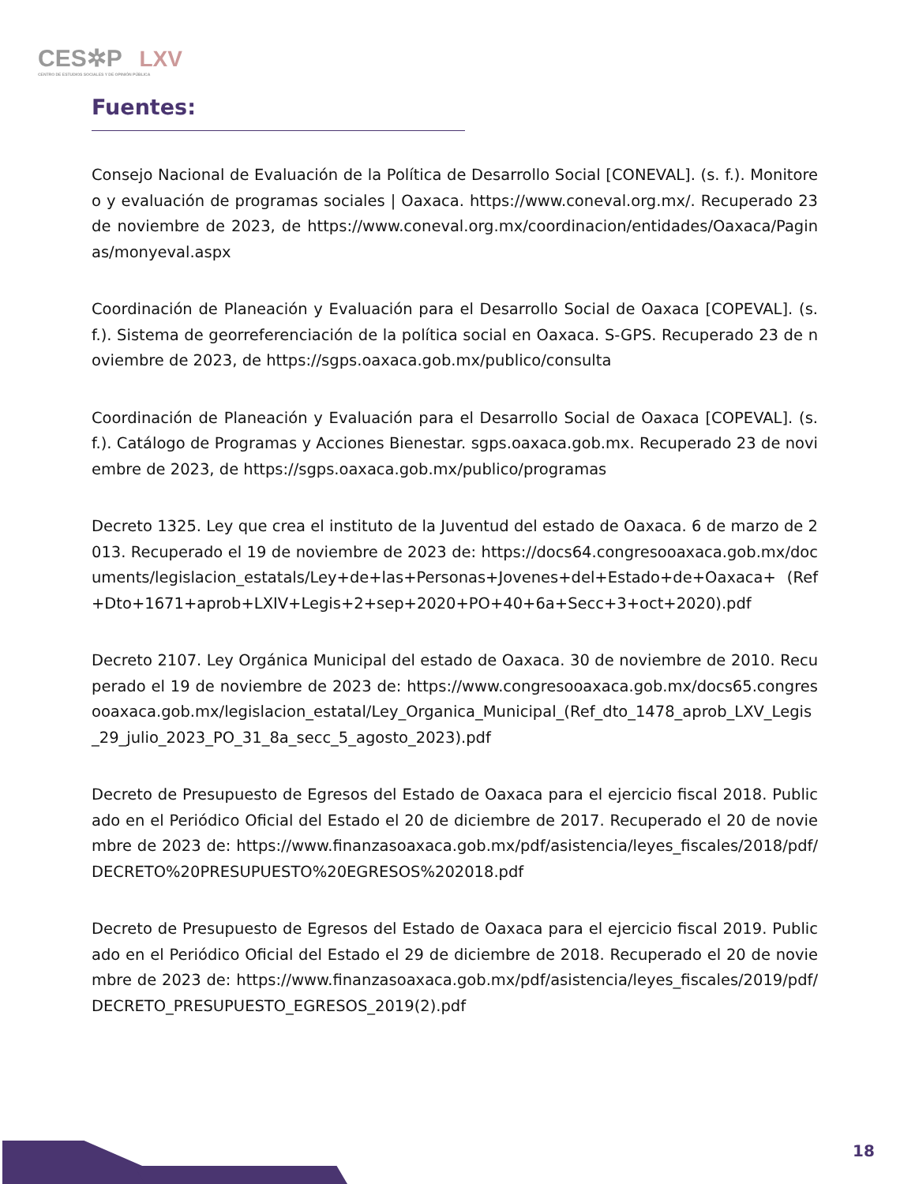CES✲P LXV
CENTRO DE ESTUDIOS SOCIALES Y DE OPINIÓN PÚBLICA
Fuentes:
Consejo Nacional de Evaluación de la Política de Desarrollo Social [CONEVAL]. (s. f.). Monitoreo y evaluación de programas sociales | Oaxaca. https://www.coneval.org.mx/. Recuperado 23 de noviembre de 2023, de https://www.coneval.org.mx/coordinacion/entidades/Oaxaca/Paginas/monyeval.aspx
Coordinación de Planeación y Evaluación para el Desarrollo Social de Oaxaca [COPEVAL]. (s. f.). Sistema de georreferenciación de la política social en Oaxaca. S-GPS. Recuperado 23 de noviembre de 2023, de https://sgps.oaxaca.gob.mx/publico/consulta
Coordinación de Planeación y Evaluación para el Desarrollo Social de Oaxaca [COPEVAL]. (s. f.). Catálogo de Programas y Acciones Bienestar. sgps.oaxaca.gob.mx. Recuperado 23 de noviembre de 2023, de https://sgps.oaxaca.gob.mx/publico/programas
Decreto 1325. Ley que crea el instituto de la Juventud del estado de Oaxaca. 6 de marzo de 2013. Recuperado el 19 de noviembre de 2023 de: https://docs64.congresooaxaca.gob.mx/documents/legislacion_estatals/Ley+de+las+Personas+Jovenes+del+Estado+de+Oaxaca+ (Ref+Dto+1671+aprob+LXIV+Legis+2+sep+2020+PO+40+6a+Secc+3+oct+2020).pdf
Decreto 2107. Ley Orgánica Municipal del estado de Oaxaca. 30 de noviembre de 2010. Recuperado el 19 de noviembre de 2023 de: https://www.congresooaxaca.gob.mx/docs65.congresooaxaca.gob.mx/legislacion_estatal/Ley_Organica_Municipal_(Ref_dto_1478_aprob_LXV_Legis_29_julio_2023_PO_31_8a_secc_5_agosto_2023).pdf
Decreto de Presupuesto de Egresos del Estado de Oaxaca para el ejercicio fiscal 2018. Publicado en el Periódico Oficial del Estado el 20 de diciembre de 2017. Recuperado el 20 de noviembre de 2023 de: https://www.finanzasoaxaca.gob.mx/pdf/asistencia/leyes_fiscales/2018/pdf/DECRETO%20PRESUPUESTO%20EGRESOS%202018.pdf
Decreto de Presupuesto de Egresos del Estado de Oaxaca para el ejercicio fiscal 2019. Publicado en el Periódico Oficial del Estado el 29 de diciembre de 2018. Recuperado el 20 de noviembre de 2023 de: https://www.finanzasoaxaca.gob.mx/pdf/asistencia/leyes_fiscales/2019/pdf/DECRETO_PRESUPUESTO_EGRESOS_2019(2).pdf
18